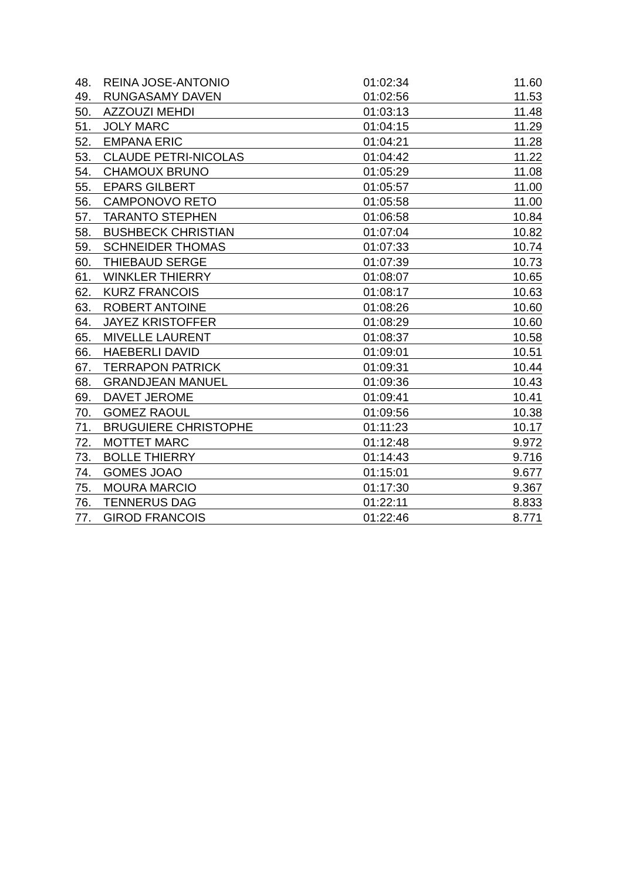| 48. | REINA JOSE-ANTONIO | 01:02:34 | 11.60 |
| 49. | RUNGASAMY DAVEN | 01:02:56 | 11.53 |
| 50. | AZZOUZI MEHDI | 01:03:13 | 11.48 |
| 51. | JOLY MARC | 01:04:15 | 11.29 |
| 52. | EMPANA ERIC | 01:04:21 | 11.28 |
| 53. | CLAUDE PETRI-NICOLAS | 01:04:42 | 11.22 |
| 54. | CHAMOUX BRUNO | 01:05:29 | 11.08 |
| 55. | EPARS GILBERT | 01:05:57 | 11.00 |
| 56. | CAMPONOVO RETO | 01:05:58 | 11.00 |
| 57. | TARANTO STEPHEN | 01:06:58 | 10.84 |
| 58. | BUSHBECK CHRISTIAN | 01:07:04 | 10.82 |
| 59. | SCHNEIDER THOMAS | 01:07:33 | 10.74 |
| 60. | THIEBAUD SERGE | 01:07:39 | 10.73 |
| 61. | WINKLER THIERRY | 01:08:07 | 10.65 |
| 62. | KURZ FRANCOIS | 01:08:17 | 10.63 |
| 63. | ROBERT ANTOINE | 01:08:26 | 10.60 |
| 64. | JAYEZ KRISTOFFER | 01:08:29 | 10.60 |
| 65. | MIVELLE LAURENT | 01:08:37 | 10.58 |
| 66. | HAEBERLI DAVID | 01:09:01 | 10.51 |
| 67. | TERRAPON PATRICK | 01:09:31 | 10.44 |
| 68. | GRANDJEAN MANUEL | 01:09:36 | 10.43 |
| 69. | DAVET JEROME | 01:09:41 | 10.41 |
| 70. | GOMEZ RAOUL | 01:09:56 | 10.38 |
| 71. | BRUGUIERE CHRISTOPHE | 01:11:23 | 10.17 |
| 72. | MOTTET MARC | 01:12:48 | 9.972 |
| 73. | BOLLE THIERRY | 01:14:43 | 9.716 |
| 74. | GOMES JOAO | 01:15:01 | 9.677 |
| 75. | MOURA MARCIO | 01:17:30 | 9.367 |
| 76. | TENNERUS DAG | 01:22:11 | 8.833 |
| 77. | GIROD FRANCOIS | 01:22:46 | 8.771 |